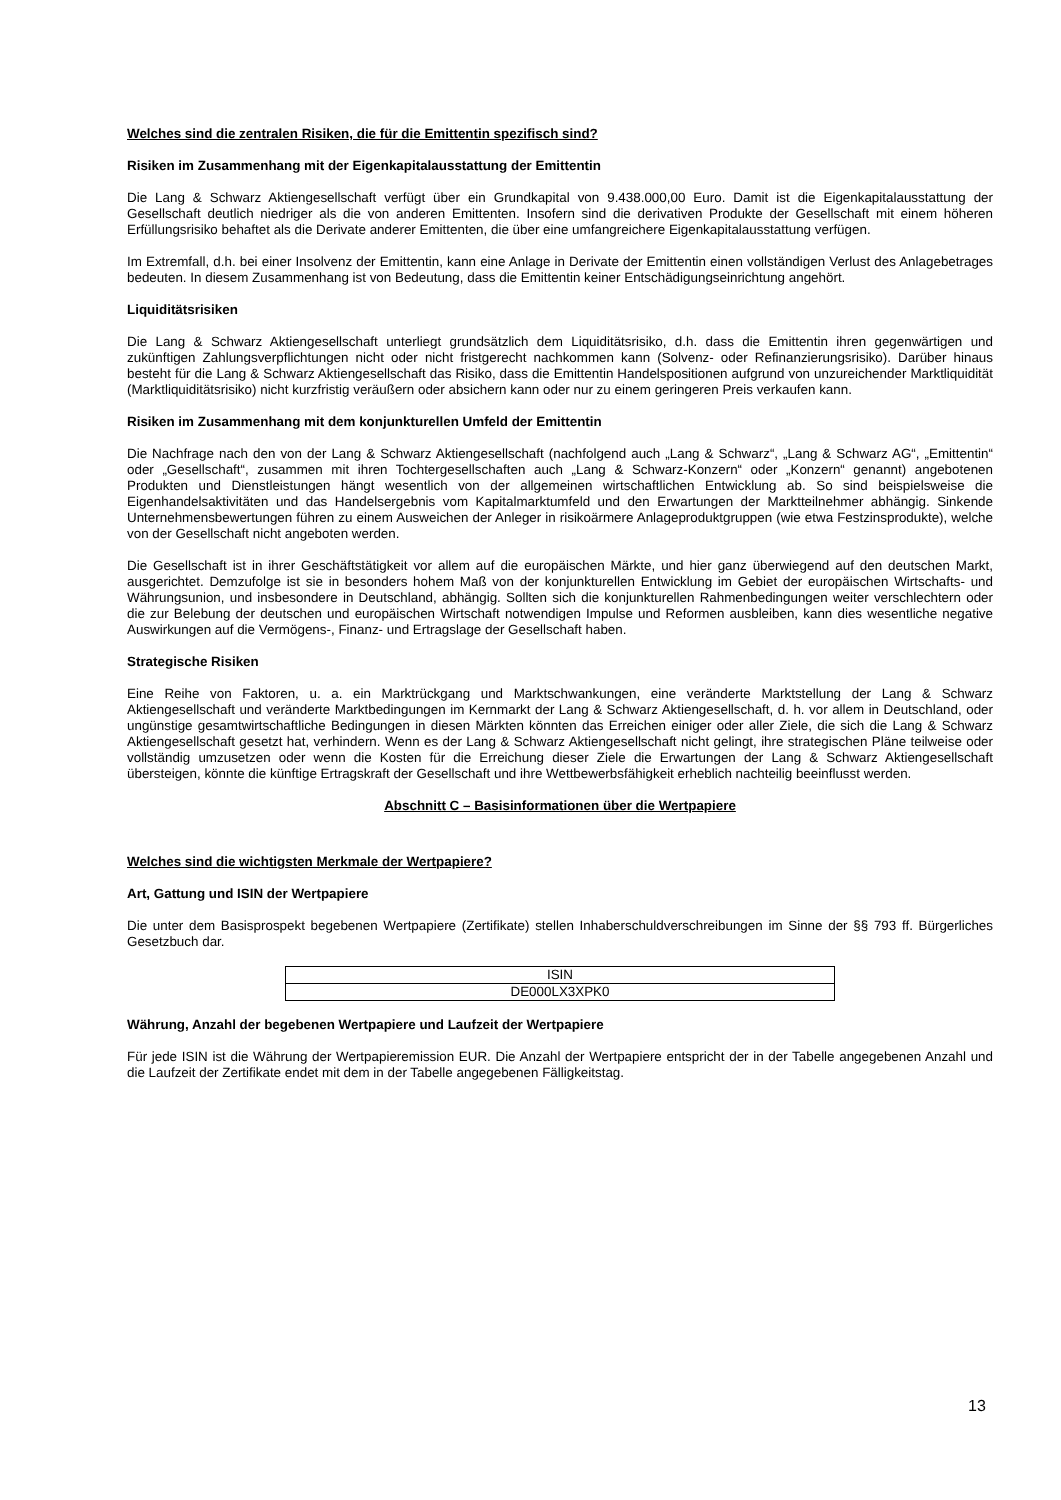Welches sind die zentralen Risiken, die für die Emittentin spezifisch sind?
Risiken im Zusammenhang mit der Eigenkapitalausstattung der Emittentin
Die Lang & Schwarz Aktiengesellschaft verfügt über ein Grundkapital von 9.438.000,00 Euro. Damit ist die Eigen­kapitalausstattung der Gesellschaft deutlich niedriger als die von anderen Emittenten. Insofern sind die derivativen Produkte der Gesellschaft mit einem höheren Erfüllungsrisiko behaftet als die Derivate anderer Emittenten, die über eine umfangreichere Eigenkapitalausstattung verfügen.
Im Extremfall, d.h. bei einer Insolvenz der Emittentin, kann eine Anlage in Derivate der Emittentin einen vollständigen Verlust des Anlagebetrages bedeuten. In diesem Zusammenhang ist von Bedeutung, dass die Emittentin keiner Entschädigungseinrichtung angehört.
Liquiditätsrisiken
Die Lang & Schwarz Aktiengesellschaft unterliegt grundsätzlich dem Liquiditätsrisiko, d.h. dass die Emittentin ihren gegenwärtigen und zukünftigen Zahlungsverpflichtungen nicht oder nicht fristgerecht nachkommen kann (Solvenz- oder Refinanzierungsrisiko). Darüber hinaus besteht für die Lang & Schwarz Aktiengesellschaft das Risiko, dass die Emittentin Handelspositionen aufgrund von unzureichender Marktliquidität (Marktliquiditätsrisiko) nicht kurzfristig veräußern oder absichern kann oder nur zu einem geringeren Preis verkaufen kann.
Risiken im Zusammenhang mit dem konjunkturellen Umfeld der Emittentin
Die Nachfrage nach den von der Lang & Schwarz Aktiengesellschaft (nachfolgend auch „Lang & Schwarz“, „Lang & Schwarz AG“, „Emittentin“ oder „Gesellschaft“, zusammen mit ihren Tochtergesellschaften auch „Lang & Schwarz-Konzern“ oder „Konzern“ genannt) angebotenen Produkten und Dienstleistungen hängt wesentlich von der allgemeinen wirtschaftlichen Entwicklung ab. So sind beispielsweise die Eigenhandelsaktivitäten und das Handelsergebnis vom Kapitalmarktumfeld und den Erwartungen der Marktteilnehmer abhängig. Sinkende Unternehmensbewertungen führen zu einem Ausweichen der Anleger in risikoärmere Anlageproduktgruppen (wie etwa Festzinsprodukte), welche von der Gesellschaft nicht angeboten werden.
Die Gesellschaft ist in ihrer Geschäftstätigkeit vor allem auf die europäischen Märkte, und hier ganz überwiegend auf den deutschen Markt, ausgerichtet. Demzufolge ist sie in besonders hohem Maß von der konjunkturellen Entwicklung im Gebiet der europäischen Wirtschafts- und Währungsunion, und insbesondere in Deutschland, abhängig. Sollten sich die konjunkturellen Rahmenbedingungen weiter verschlechtern oder die zur Belebung der deutschen und europäischen Wirtschaft notwendigen Impulse und Reformen ausbleiben, kann dies wesentliche negative Auswirkungen auf die Vermögens-, Finanz- und Ertragslage der Gesellschaft haben.
Strategische Risiken
Eine Reihe von Faktoren, u. a. ein Marktrückgang und Marktschwankungen, eine veränderte Marktstellung der Lang & Schwarz Aktiengesellschaft und veränderte Marktbedingungen im Kernmarkt der Lang & Schwarz Aktiengesellschaft, d. h. vor allem in Deutschland, oder ungünstige gesamtwirtschaftliche Bedingungen in diesen Märkten könnten das Erreichen einiger oder aller Ziele, die sich die Lang & Schwarz Aktiengesellschaft gesetzt hat, verhindern. Wenn es der Lang & Schwarz Aktiengesellschaft nicht gelingt, ihre strategischen Pläne teilweise oder vollständig umzusetzen oder wenn die Kosten für die Erreichung dieser Ziele die Erwartungen der Lang & Schwarz Aktiengesellschaft übersteigen, könnte die künftige Ertragskraft der Gesellschaft und ihre Wettbewerbsfähigkeit erheblich nachteilig beeinflusst werden.
Abschnitt C – Basisinformationen über die Wertpapiere
Welches sind die wichtigsten Merkmale der Wertpapiere?
Art, Gattung und ISIN der Wertpapiere
Die unter dem Basisprospekt begebenen Wertpapiere (Zertifikate) stellen Inhaberschuldverschreibungen im Sinne der §§ 793 ff. Bürgerliches Gesetzbuch dar.
| ISIN |
| DE000LX3XPK0 |
Währung, Anzahl der begebenen Wertpapiere und Laufzeit der Wertpapiere
Für jede ISIN ist die Währung der Wertpapieremission EUR. Die Anzahl der Wertpapiere entspricht der in der Tabelle angegebenen Anzahl und die Laufzeit der Zertifikate endet mit dem in der Tabelle angegebenen Fälligkeitstag.
13